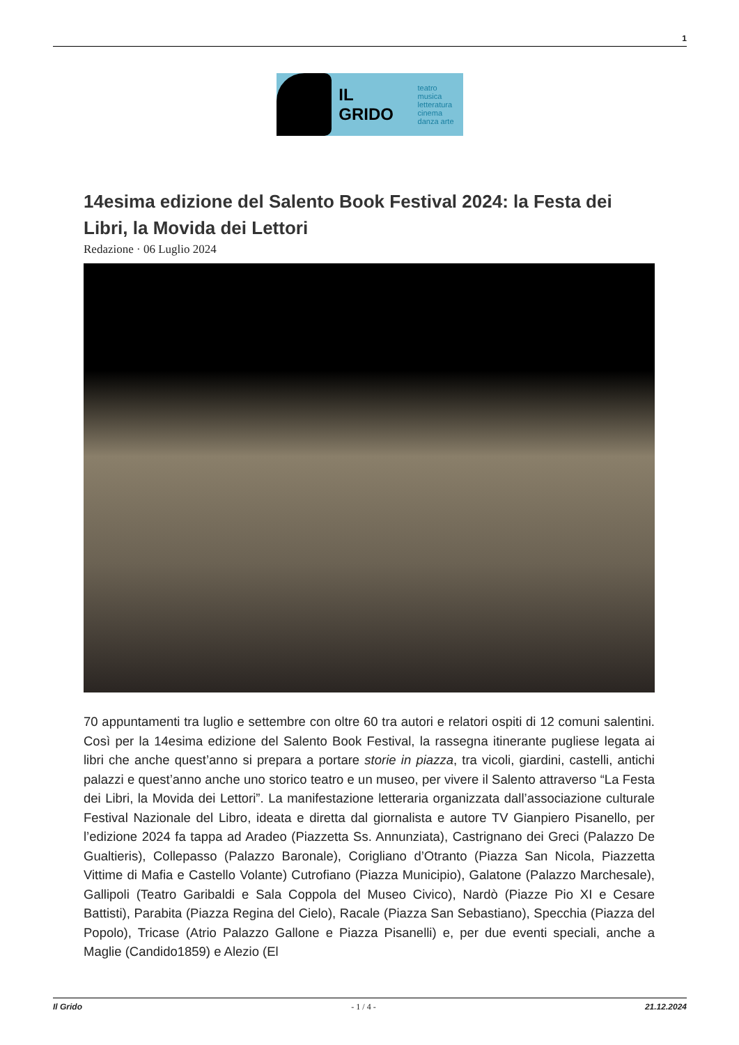1
IL GRIDO
teatro musica
letteratura
cinema
danza arte
14esima edizione del Salento Book Festival 2024: la Festa dei Libri, la Movida dei Lettori
Redazione · 06 Luglio 2024
70 appuntamenti tra luglio e settembre con oltre 60 tra autori e relatori ospiti di 12 comuni salentini. Così per la 14esima edizione del Salento Book Festival, la rassegna itinerante pugliese legata ai libri che anche quest’anno si prepara a portare storie in piazza, tra vicoli, giardini, castelli, antichi palazzi e quest’anno anche uno storico teatro e un museo, per vivere il Salento attraverso “La Festa dei Libri, la Movida dei Lettori”. La manifestazione letteraria organizzata dall’associazione culturale Festival Nazionale del Libro, ideata e diretta dal giornalista e autore TV Gianpiero Pisanello, per l’edizione 2024 fa tappa ad Aradeo (Piazzetta Ss. Annunziata), Castrignano dei Greci (Palazzo De Gualtieris), Collepasso (Palazzo Baronale), Corigliano d’Otranto (Piazza San Nicola, Piazzetta Vittime di Mafia e Castello Volante) Cutrofiano (Piazza Municipio), Galatone (Palazzo Marchesale), Gallipoli (Teatro Garibaldi e Sala Coppola del Museo Civico), Nardò (Piazze Pio XI e Cesare Battisti), Parabita (Piazza Regina del Cielo), Racale (Piazza San Sebastiano), Specchia (Piazza del Popolo), Tricase (Atrio Palazzo Gallone e Piazza Pisanelli) e, per due eventi speciali, anche a Maglie (Candido1859) e Alezio (El
Il Grido - 1 / 4 - 21.12.2024